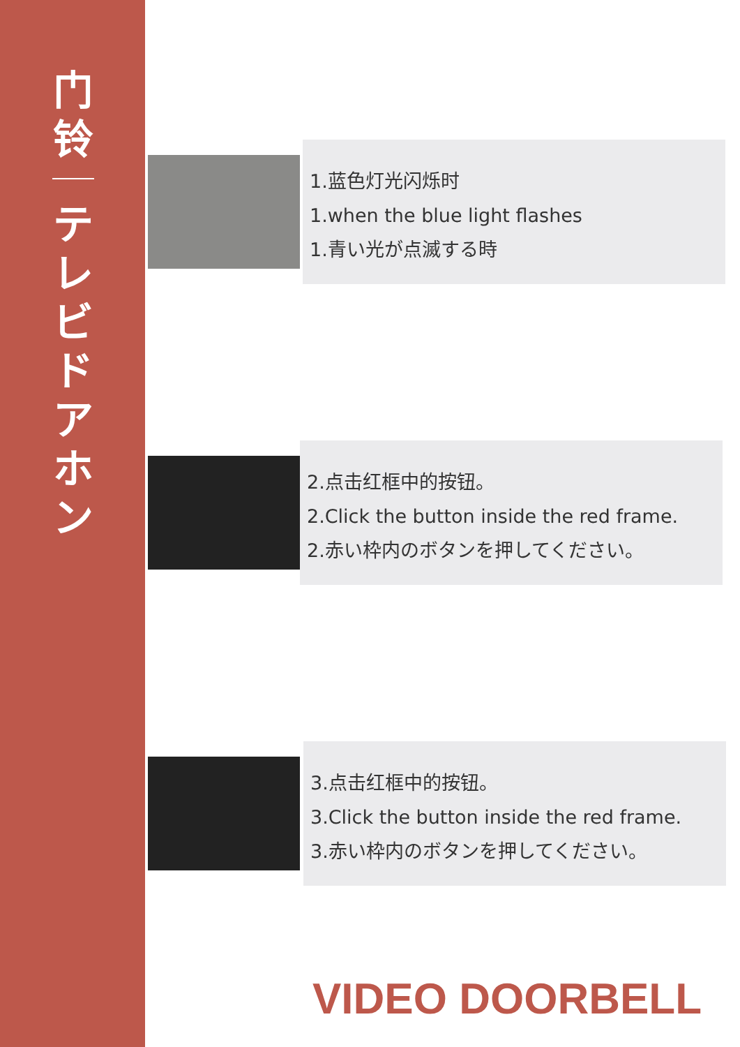门
铃
テ
レ
ビ
ド
ア
ホ
ン
1.蓝色灯光闪烁时
1.when the blue light flashes
1.青い光が点滅する時
2.点击红框中的按钮。
2.Click the button inside the red frame.
2.赤い枠内のボタンを押してください。
3.点击红框中的按钮。
3.Click the button inside the red frame.
3.赤い枠内のボタンを押してください。
VIDEO DOORBELL